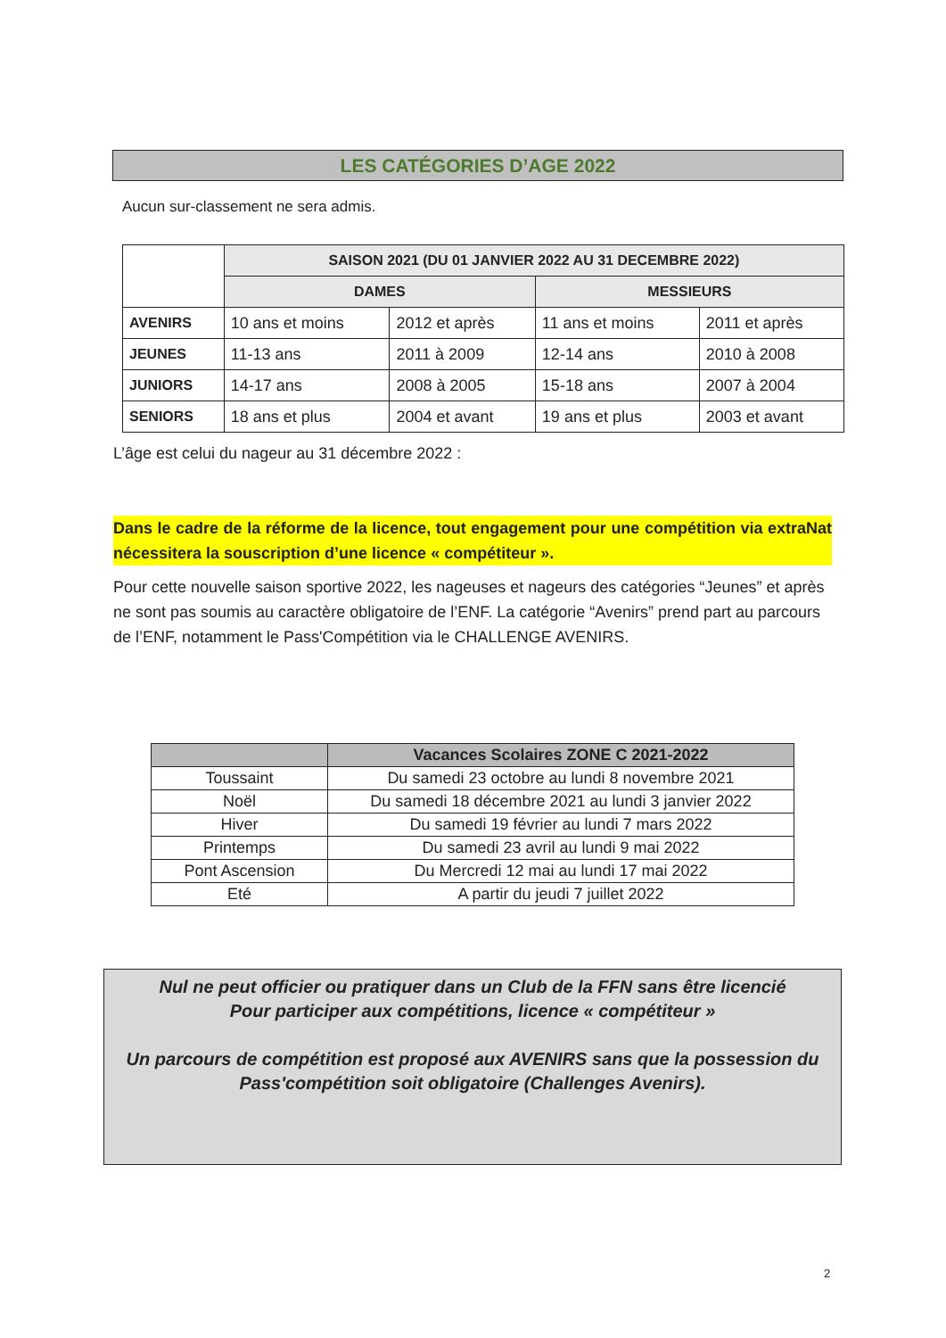LES CATÉGORIES D’AGE 2022
Aucun sur-classement ne sera admis.
| | SAISON 2021 (DU 01 JANVIER 2022 AU 31 DECEMBRE 2022) | | | |
| --- | --- | --- | --- | --- |
| | DAMES | | MESSIEURS | |
| AVENIRS | 10 ans et moins | 2012 et après | 11 ans et moins | 2011 et après |
| JEUNES | 11-13 ans | 2011 à 2009 | 12-14 ans | 2010 à 2008 |
| JUNIORS | 14-17 ans | 2008 à 2005 | 15-18 ans | 2007 à 2004 |
| SENIORS | 18 ans et plus | 2004 et avant | 19 ans et plus | 2003 et avant |
L’âge est celui du nageur au 31 décembre 2022 :
Dans le cadre de la réforme de la licence, tout engagement pour une compétition via extraNat nécessitera la souscription d’une licence « compétiteur ».
Pour cette nouvelle saison sportive 2022, les nageuses et nageurs des catégories “Jeunes” et après ne sont pas soumis au caractère obligatoire de l’ENF. La catégorie “Avenirs” prend part au parcours de l’ENF, notamment le Pass'Compétition via le CHALLENGE AVENIRS.
| | Vacances Scolaires ZONE C 2021-2022 |
| --- | --- |
| Toussaint | Du samedi 23 octobre au lundi 8 novembre 2021 |
| Noël | Du samedi 18 décembre 2021 au lundi 3 janvier 2022 |
| Hiver | Du samedi 19 février au lundi 7 mars 2022 |
| Printemps | Du samedi 23 avril au lundi 9 mai 2022 |
| Pont Ascension | Du Mercredi 12 mai au lundi 17 mai 2022 |
| Eté | A partir du jeudi 7 juillet 2022 |
Nul ne peut officier ou pratiquer dans un Club de la FFN sans être licencié
Pour participer aux compétitions, licence « compétiteur »
Un parcours de compétition est proposé aux AVENIRS sans que la possession du Pass'compétition soit obligatoire (Challenges Avenirs).
2